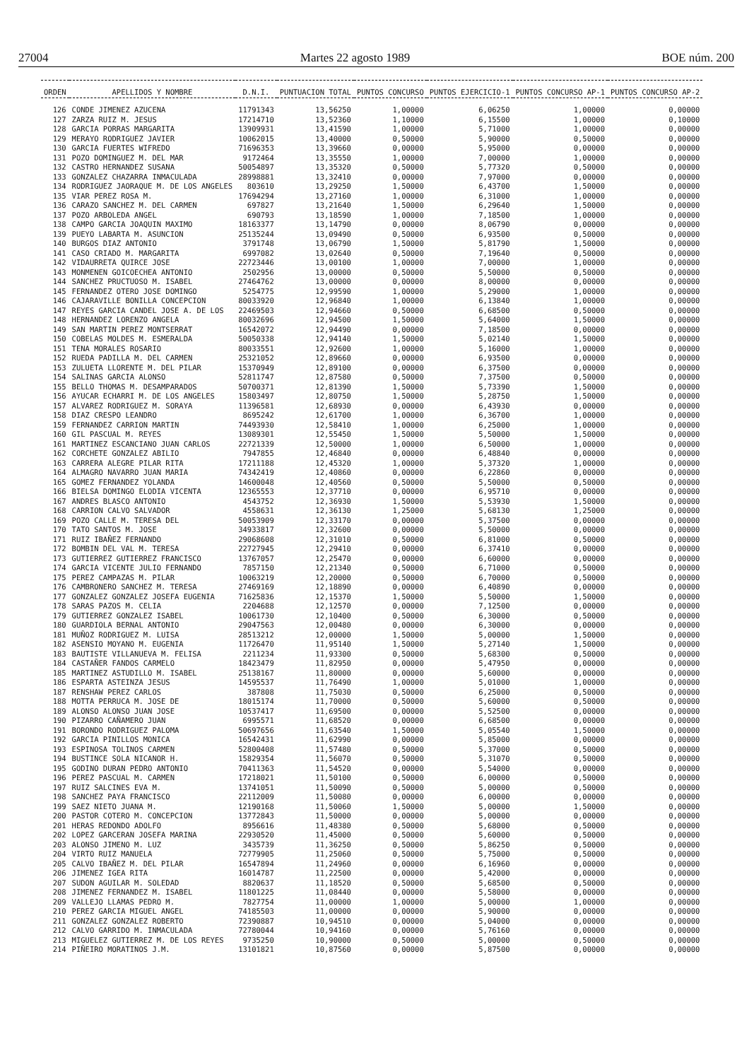27004 Martes 22 agosto 1989 BOE núm. 200
| ORDEN | APELLIDOS Y NOMBRE | D.N.I. | PUNTUACION TOTAL | PUNTOS CONCURSO | PUNTOS EJERCICIO-1 | PUNTOS CONCURSO AP-1 | PUNTOS CONCURSO AP-2 |
| --- | --- | --- | --- | --- | --- | --- | --- |
| 126 | CONDE JIMENEZ AZUCENA | 11791343 | 13,56250 | 1,00000 | 6,06250 | 1,00000 | 0,00000 |
| 127 | ZARZA RUIZ M. JESUS | 17214710 | 13,52360 | 1,10000 | 6,15500 | 1,00000 | 0,10000 |
| 128 | GARCIA PORRAS MARGARITA | 13909931 | 13,41590 | 1,00000 | 5,71000 | 1,00000 | 0,00000 |
| 129 | MERAYO RODRIGUEZ JAVIER | 10062015 | 13,40000 | 0,50000 | 5,90000 | 0,50000 | 0,00000 |
| 130 | GARCIA FUERTES WIFREDO | 71696353 | 13,39660 | 0,00000 | 5,95000 | 0,00000 | 0,00000 |
| 131 | POZO DOMINGUEZ M. DEL MAR | 9172464 | 13,35550 | 1,00000 | 7,00000 | 1,00000 | 0,00000 |
| 132 | CASTRO HERNANDEZ SUSANA | 50054897 | 13,35320 | 0,50000 | 5,77320 | 0,50000 | 0,00000 |
| 133 | GONZALEZ CHAZARRA INMACULADA | 28998881 | 13,32410 | 0,00000 | 7,97000 | 0,00000 | 0,00000 |
| 134 | RODRIGUEZ JAORAQUE M. DE LOS ANGELES | 803610 | 13,29250 | 1,50000 | 6,43700 | 1,50000 | 0,00000 |
| 135 | VIAR PEREZ ROSA M. | 17694294 | 13,27160 | 1,00000 | 6,31000 | 1,00000 | 0,00000 |
| 136 | CARAZO SANCHEZ M. DEL CARMEN | 697827 | 13,21640 | 1,50000 | 6,29640 | 1,50000 | 0,00000 |
| 137 | POZO ARBOLEDA ANGEL | 690793 | 13,18590 | 1,00000 | 7,18500 | 1,00000 | 0,00000 |
| 138 | CAMPO GARCIA JOAQUIN MAXIMO | 18163377 | 13,14790 | 0,00000 | 8,06790 | 0,00000 | 0,00000 |
| 139 | PUEYO LABARTA M. ASUNCION | 25135244 | 13,09490 | 0,50000 | 6,93500 | 0,50000 | 0,00000 |
| 140 | BURGOS DIAZ ANTONIO | 3791748 | 13,06790 | 1,50000 | 5,81790 | 1,50000 | 0,00000 |
| 141 | CASO CRIADO M. MARGARITA | 6997082 | 13,02640 | 0,50000 | 7,19640 | 0,50000 | 0,00000 |
| 142 | VIDAURRETA QUIRCE JOSE | 22723446 | 13,00100 | 1,00000 | 7,00000 | 1,00000 | 0,00000 |
| 143 | MONMENEN GOICOECHEA ANTONIO | 2502956 | 13,00000 | 0,50000 | 5,50000 | 0,50000 | 0,00000 |
| 144 | SANCHEZ PRUCTUOSO M. ISABEL | 27464762 | 13,00000 | 0,00000 | 8,00000 | 0,00000 | 0,00000 |
| 145 | FERNANDEZ OTERO JOSE DOMINGO | 5254775 | 12,99590 | 1,00000 | 5,29000 | 1,00000 | 0,00000 |
| 146 | CAJARAVILLE BONILLA CONCEPCION | 80033920 | 12,96840 | 1,00000 | 6,13840 | 1,00000 | 0,00000 |
| 147 | REYES GARCIA CANDEL JOSE A. DE LOS | 22469503 | 12,94660 | 0,50000 | 6,68500 | 0,50000 | 0,00000 |
| 148 | HERNANDEZ LORENZO ANGELA | 80032696 | 12,94500 | 1,50000 | 5,64000 | 1,50000 | 0,00000 |
| 149 | SAN MARTIN PEREZ MONTSERRAT | 16542072 | 12,94490 | 0,00000 | 7,18500 | 0,00000 | 0,00000 |
| 150 | COBELAS MOLDES M. ESMERALDA | 50050338 | 12,94140 | 1,50000 | 5,02140 | 1,50000 | 0,00000 |
| 151 | TENA MORALES ROSARIO | 80033551 | 12,92600 | 1,00000 | 5,16000 | 1,00000 | 0,00000 |
| 152 | RUEDA PADILLA M. DEL CARMEN | 25321052 | 12,89660 | 0,00000 | 6,93500 | 0,00000 | 0,00000 |
| 153 | ZULUETA LLORENTE M. DEL PILAR | 15370949 | 12,89100 | 0,00000 | 6,37500 | 0,00000 | 0,00000 |
| 154 | SALINAS GARCIA ALONSO | 52811747 | 12,87580 | 0,50000 | 7,37500 | 0,50000 | 0,00000 |
| 155 | BELLO THOMAS M. DESAMPARADOS | 50700371 | 12,81390 | 1,50000 | 5,73390 | 1,50000 | 0,00000 |
| 156 | AYUCAR ECHARRI M. DE LOS ANGELES | 15803497 | 12,80750 | 1,50000 | 5,28750 | 1,50000 | 0,00000 |
| 157 | ALVAREZ RODRIGUEZ M. SORAYA | 11396581 | 12,68930 | 0,00000 | 6,43930 | 0,00000 | 0,00000 |
| 158 | DIAZ CRESPO LEANDRO | 8695242 | 12,61700 | 1,00000 | 6,36700 | 1,00000 | 0,00000 |
| 159 | FERNANDEZ CARRION MARTIN | 74493930 | 12,58410 | 1,00000 | 6,25000 | 1,00000 | 0,00000 |
| 160 | GIL PASCUAL M. REYES | 13089301 | 12,55450 | 1,50000 | 5,50000 | 1,50000 | 0,00000 |
| 161 | MARTINEZ ESCANCIANO JUAN CARLOS | 22721339 | 12,50000 | 1,00000 | 6,50000 | 1,00000 | 0,00000 |
| 162 | CORCHETE GONZALEZ ABILIO | 7947855 | 12,46840 | 0,00000 | 6,48840 | 0,00000 | 0,00000 |
| 163 | CARRERA ALEGRE PILAR RITA | 17211188 | 12,45320 | 1,00000 | 5,37320 | 1,00000 | 0,00000 |
| 164 | ALMAGRO NAVARRO JUAN MARIA | 74342419 | 12,40860 | 0,00000 | 6,22860 | 0,00000 | 0,00000 |
| 165 | GOMEZ FERNANDEZ YOLANDA | 14600048 | 12,40560 | 0,50000 | 5,50000 | 0,50000 | 0,00000 |
| 166 | BIELSA DOMINGO ELODIA VICENTA | 12365553 | 12,37710 | 0,00000 | 6,95710 | 0,00000 | 0,00000 |
| 167 | ANDRES BLASCO ANTONIO | 4543752 | 12,36930 | 1,50000 | 5,53930 | 1,50000 | 0,00000 |
| 168 | CARRION CALVO SALVADOR | 4558631 | 12,36130 | 1,25000 | 5,68130 | 1,25000 | 0,00000 |
| 169 | POZO CALLE M. TERESA DEL | 50053909 | 12,33170 | 0,00000 | 5,37500 | 0,00000 | 0,00000 |
| 170 | TATO SANTOS M. JOSE | 34933817 | 12,32600 | 0,00000 | 5,50000 | 0,00000 | 0,00000 |
| 171 | RUIZ IBAÑEZ FERNANDO | 29068608 | 12,31010 | 0,50000 | 6,81000 | 0,50000 | 0,00000 |
| 172 | BOMBIN DEL VAL M. TERESA | 22727945 | 12,29410 | 0,00000 | 6,37410 | 0,00000 | 0,00000 |
| 173 | GUTIERREZ GUTIERREZ FRANCISCO | 13767057 | 12,25470 | 0,00000 | 6,60000 | 0,00000 | 0,00000 |
| 174 | GARCIA VICENTE JULIO FERNANDO | 7857150 | 12,21340 | 0,50000 | 6,71000 | 0,50000 | 0,00000 |
| 175 | PEREZ CAMPAZAS M. PILAR | 10063219 | 12,20000 | 0,50000 | 6,70000 | 0,50000 | 0,00000 |
| 176 | CAMBRONERO SANCHEZ M. TERESA | 27469169 | 12,18890 | 0,00000 | 6,40890 | 0,00000 | 0,00000 |
| 177 | GONZALEZ GONZALEZ JOSEFA EUGENIA | 71625836 | 12,15370 | 1,50000 | 5,50000 | 1,50000 | 0,00000 |
| 178 | SARAS PAZOS M. CELIA | 2204688 | 12,12570 | 0,00000 | 7,12500 | 0,00000 | 0,00000 |
| 179 | GUTIERREZ GONZALEZ ISABEL | 10061730 | 12,10400 | 0,50000 | 6,30000 | 0,50000 | 0,00000 |
| 180 | GUARDIOLA BERNAL ANTONIO | 29047563 | 12,00480 | 0,00000 | 6,30000 | 0,00000 | 0,00000 |
| 181 | MUÑOZ RODRIGUEZ M. LUISA | 28513212 | 12,00000 | 1,50000 | 5,00000 | 1,50000 | 0,00000 |
| 182 | ASENSIO MOYANO M. EUGENIA | 11726470 | 11,95140 | 1,50000 | 5,27140 | 1,50000 | 0,00000 |
| 183 | BAUTISTE VILLANUEVA M. FELISA | 2211234 | 11,93300 | 0,50000 | 5,68300 | 0,50000 | 0,00000 |
| 184 | CASTAÑER FANDOS CARMELO | 18423479 | 11,82950 | 0,00000 | 5,47950 | 0,00000 | 0,00000 |
| 185 | MARTINEZ ASTUDILLO M. ISABEL | 25138167 | 11,80000 | 0,00000 | 5,60000 | 0,00000 | 0,00000 |
| 186 | ESPARTA ASTEINZA JESUS | 14595537 | 11,76490 | 1,00000 | 5,01000 | 1,00000 | 0,00000 |
| 187 | RENSHAW PEREZ CARLOS | 387808 | 11,75030 | 0,50000 | 6,25000 | 0,50000 | 0,00000 |
| 188 | MOTTA PERRUCA M. JOSE DE | 18015174 | 11,70000 | 0,50000 | 5,60000 | 0,50000 | 0,00000 |
| 189 | ALONSO ALONSO JUAN JOSE | 10537417 | 11,69500 | 0,00000 | 5,52500 | 0,00000 | 0,00000 |
| 190 | PIZARRO CAÑAMERO JUAN | 6995571 | 11,68520 | 0,00000 | 6,68500 | 0,00000 | 0,00000 |
| 191 | BORONDO RODRIGUEZ PALOMA | 50697656 | 11,63540 | 1,50000 | 5,05540 | 1,50000 | 0,00000 |
| 192 | GARCIA PINILLOS MONICA | 16542431 | 11,62990 | 0,00000 | 5,85000 | 0,00000 | 0,00000 |
| 193 | ESPINOSA TOLINOS CARMEN | 52800408 | 11,57480 | 0,50000 | 5,37000 | 0,50000 | 0,00000 |
| 194 | BUSTINCE SOLA NICANOR H. | 15829354 | 11,56070 | 0,50000 | 5,31070 | 0,50000 | 0,00000 |
| 195 | GODINO DURAN PEDRO ANTONIO | 70411363 | 11,54520 | 0,00000 | 5,54000 | 0,00000 | 0,00000 |
| 196 | PEREZ PASCUAL M. CARMEN | 17218021 | 11,50100 | 0,50000 | 6,00000 | 0,50000 | 0,00000 |
| 197 | RUIZ SALCINES EVA M. | 13741051 | 11,50090 | 0,50000 | 5,00000 | 0,50000 | 0,00000 |
| 198 | SANCHEZ PAYA FRANCISCO | 22112009 | 11,50080 | 0,00000 | 6,00000 | 0,00000 | 0,00000 |
| 199 | SAEZ NIETO JUANA M. | 12190168 | 11,50060 | 1,50000 | 5,00000 | 1,50000 | 0,00000 |
| 200 | PASTOR COTERO M. CONCEPCION | 13772843 | 11,50000 | 0,00000 | 5,00000 | 0,00000 | 0,00000 |
| 201 | HERAS REDONDO ADOLFO | 8956616 | 11,48380 | 0,50000 | 5,68000 | 0,50000 | 0,00000 |
| 202 | LOPEZ GARCERAN JOSEFA MARINA | 22930520 | 11,45000 | 0,50000 | 5,60000 | 0,50000 | 0,00000 |
| 203 | ALONSO JIMENO M. LUZ | 3435739 | 11,36250 | 0,50000 | 5,86250 | 0,50000 | 0,00000 |
| 204 | VIRTO RUIZ MANUELA | 72779905 | 11,25060 | 0,50000 | 5,75000 | 0,50000 | 0,00000 |
| 205 | CALVO IBAÑEZ M. DEL PILAR | 16547894 | 11,24960 | 0,00000 | 6,16960 | 0,00000 | 0,00000 |
| 206 | JIMENEZ IGEA RITA | 16014787 | 11,22500 | 0,00000 | 5,42000 | 0,00000 | 0,00000 |
| 207 | SUDON AGUILAR M. SOLEDAD | 8820637 | 11,18520 | 0,50000 | 5,68500 | 0,50000 | 0,00000 |
| 208 | JIMENEZ FERNANDEZ M. ISABEL | 11801225 | 11,08440 | 0,00000 | 5,58000 | 0,00000 | 0,00000 |
| 209 | VALLEJO LLAMAS PEDRO M. | 7827754 | 11,00000 | 1,00000 | 5,00000 | 1,00000 | 0,00000 |
| 210 | PEREZ GARCIA MIGUEL ANGEL | 74185503 | 11,00000 | 0,00000 | 5,90000 | 0,00000 | 0,00000 |
| 211 | GONZALEZ GONZALEZ ROBERTO | 72390887 | 10,94510 | 0,00000 | 5,04000 | 0,00000 | 0,00000 |
| 212 | CALVO GARRIDO M. INMACULADA | 72780044 | 10,94160 | 0,00000 | 5,76160 | 0,00000 | 0,00000 |
| 213 | MIGUELEZ GUTIERREZ M. DE LOS REYES | 9735250 | 10,90000 | 0,50000 | 5,00000 | 0,50000 | 0,00000 |
| 214 | PIÑEIRO MORATINOS J.M. | 13101821 | 10,87560 | 0,00000 | 5,87500 | 0,00000 | 0,00000 |